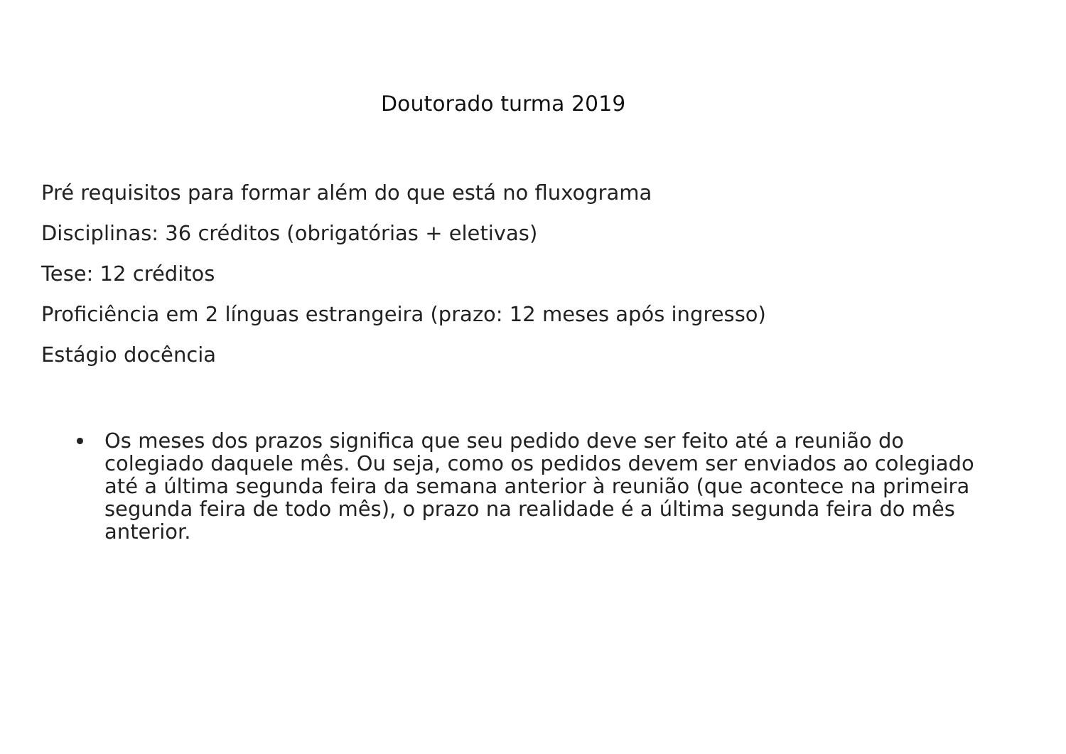Doutorado turma 2019
Pré requisitos para formar além do que está no fluxograma
Disciplinas: 36 créditos (obrigatórias + eletivas)
Tese: 12 créditos
Proficiência em 2 línguas estrangeira (prazo: 12 meses após ingresso)
Estágio docência
Os meses dos prazos significa que seu pedido deve ser feito até a reunião do colegiado daquele mês. Ou seja, como os pedidos devem ser enviados ao colegiado até a última segunda feira da semana anterior à reunião (que acontece na primeira segunda feira de todo mês), o prazo na realidade é a última segunda feira do mês anterior.